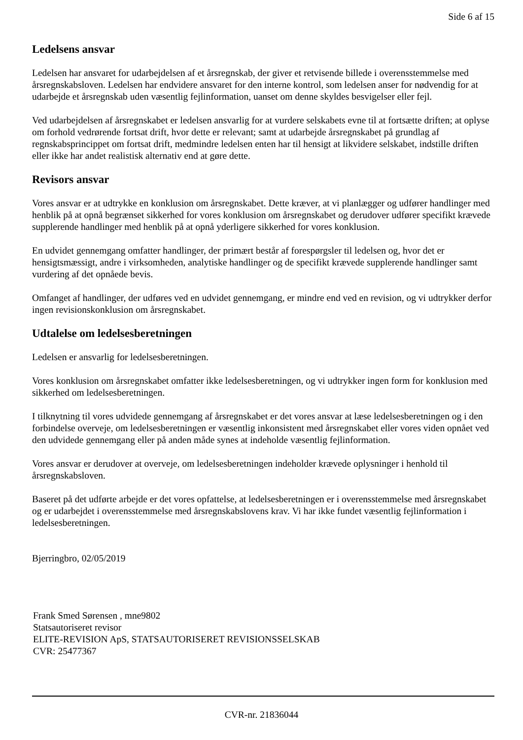Side 6 af 15
Ledelsens ansvar
Ledelsen har ansvaret for udarbejdelsen af et årsregnskab, der giver et retvisende billede i overensstemmelse med årsregnskabsloven. Ledelsen har endvidere ansvaret for den interne kontrol, som ledelsen anser for nødvendig for at udarbejde et årsregnskab uden væsentlig fejlinformation, uanset om denne skyldes besvigelser eller fejl.
Ved udarbejdelsen af årsregnskabet er ledelsen ansvarlig for at vurdere selskabets evne til at fortsætte driften; at oplyse om forhold vedrørende fortsat drift, hvor dette er relevant; samt at udarbejde årsregnskabet på grundlag af regnskabsprincippet om fortsat drift, medmindre ledelsen enten har til hensigt at likvidere selskabet, indstille driften eller ikke har andet realistisk alternativ end at gøre dette.
Revisors ansvar
Vores ansvar er at udtrykke en konklusion om årsregnskabet. Dette kræver, at vi planlægger og udfører handlinger med henblik på at opnå begrænset sikkerhed for vores konklusion om årsregnskabet og derudover udfører specifikt krævede supplerende handlinger med henblik på at opnå yderligere sikkerhed for vores konklusion.
En udvidet gennemgang omfatter handlinger, der primært består af forespørgsler til ledelsen og, hvor det er hensigtsmæssigt, andre i virksomheden, analytiske handlinger og de specifikt krævede supplerende handlinger samt vurdering af det opnåede bevis.
Omfanget af handlinger, der udføres ved en udvidet gennemgang, er mindre end ved en revision, og vi udtrykker derfor ingen revisionskonklusion om årsregnskabet.
Udtalelse om ledelsesberetningen
Ledelsen er ansvarlig for ledelsesberetningen.
Vores konklusion om årsregnskabet omfatter ikke ledelsesberetningen, og vi udtrykker ingen form for konklusion med sikkerhed om ledelsesberetningen.
I tilknytning til vores udvidede gennemgang af årsregnskabet er det vores ansvar at læse ledelsesberetningen og i den forbindelse overveje, om ledelsesberetningen er væsentlig inkonsistent med årsregnskabet eller vores viden opnået ved den udvidede gennemgang eller på anden måde synes at indeholde væsentlig fejlinformation.
Vores ansvar er derudover at overveje, om ledelsesberetningen indeholder krævede oplysninger i henhold til årsregnskabsloven.
Baseret på det udførte arbejde er det vores opfattelse, at ledelsesberetningen er i overensstemmelse med årsregnskabet og er udarbejdet i overensstemmelse med årsregnskabslovens krav. Vi har ikke fundet væsentlig fejlinformation i ledelsesberetningen.
Bjerringbro, 02/05/2019
Frank Smed Sørensen , mne9802
Statsautoriseret revisor
ELITE-REVISION ApS, STATSAUTORISERET REVISIONSSELSKAB
CVR: 25477367
CVR-nr. 21836044